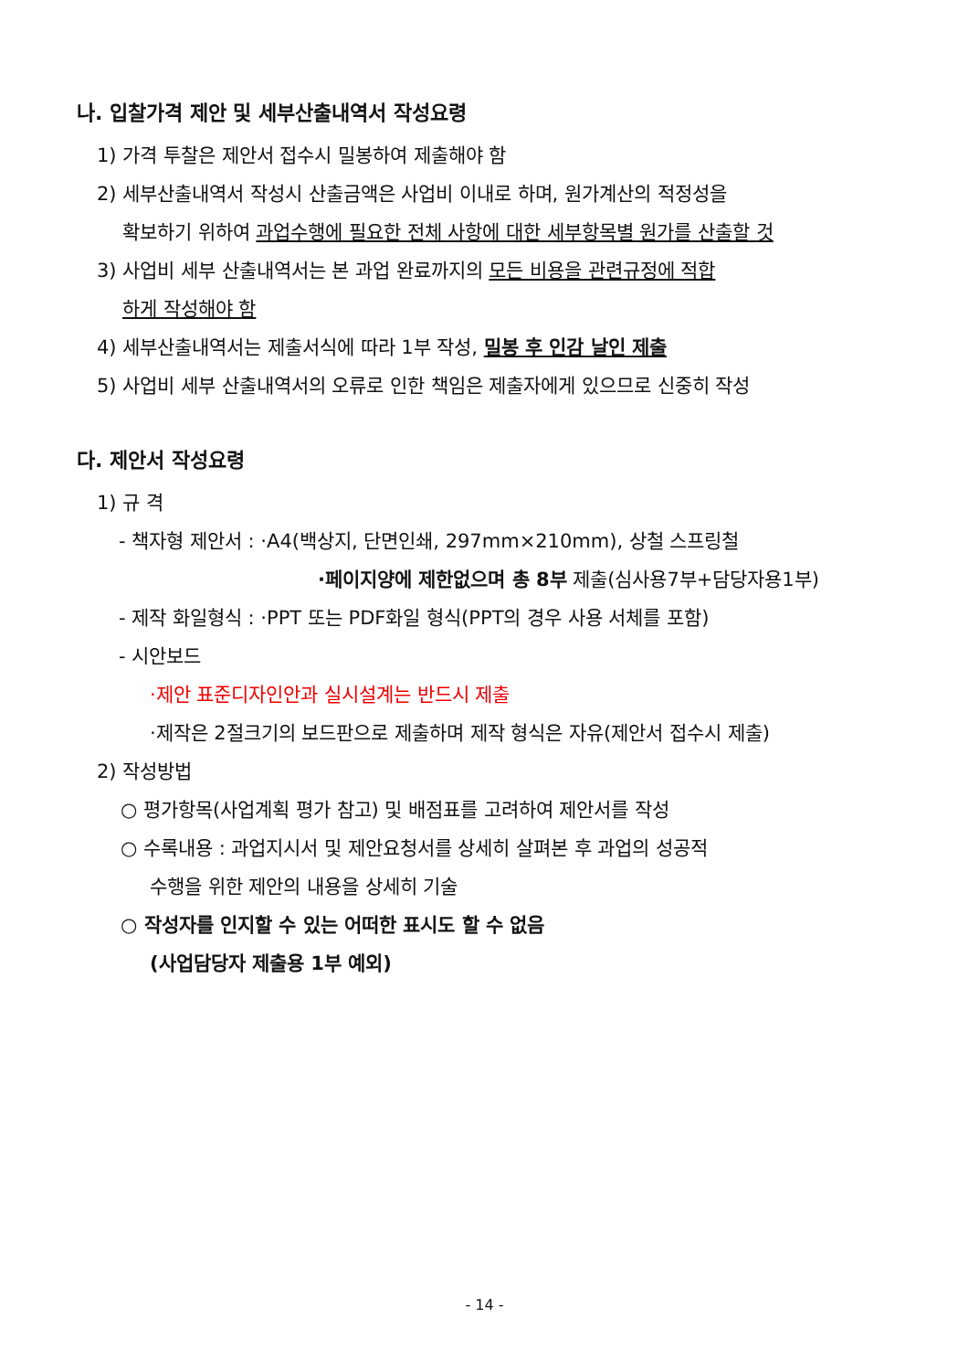나. 입찰가격 제안 및 세부산출내역서 작성요령
1) 가격 투찰은 제안서 접수시 밀봉하여 제출해야 함
2) 세부산출내역서 작성시 산출금액은 사업비 이내로 하며, 원가계산의 적정성을
확보하기 위하여 과업수행에 필요한 전체 사항에 대한 세부항목별 원가를 산출할 것
3) 사업비 세부 산출내역서는 본 과업 완료까지의 모든 비용을 관련규정에 적합
하게 작성해야 함
4) 세부산출내역서는 제출서식에 따라 1부 작성, 밀봉 후 인감 날인 제출
5) 사업비 세부 산출내역서의 오류로 인한 책임은 제출자에게 있으므로 신중히 작성
다. 제안서 작성요령
1) 규 격
- 책자형 제안서 : ·A4(백상지, 단면인쇄, 297mm×210mm), 상철 스프링철
·페이지양에 제한없으며 총 8부 제출(심사용7부+담당자용1부)
- 제작 화일형식 : ·PPT 또는 PDF화일 형식(PPT의 경우 사용 서체를 포함)
- 시안보드
·제안 표준디자인안과 실시설계는 반드시 제출
·제작은 2절크기의 보드판으로 제출하며 제작 형식은 자유(제안서 접수시 제출)
2) 작성방법
○ 평가항목(사업계획 평가 참고) 및 배점표를 고려하여 제안서를 작성
○ 수록내용 : 과업지시서 및 제안요청서를 상세히 살펴본 후 과업의 성공적
수행을 위한 제안의 내용을 상세히 기술
○ 작성자를 인지할 수 있는 어떠한 표시도 할 수 없음
(사업담당자 제출용 1부 예외)
- 14 -